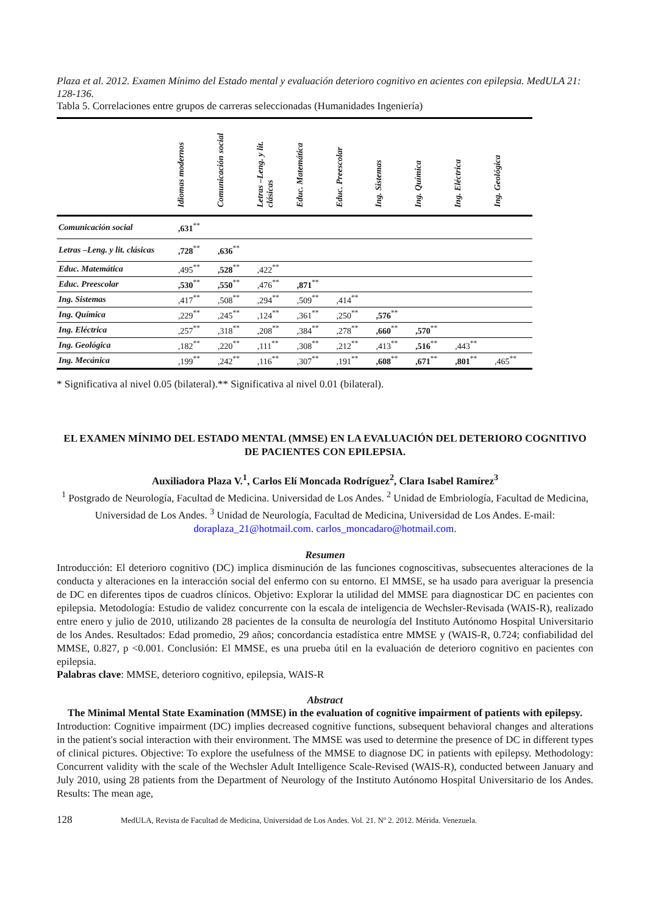Plaza et al. 2012. Examen Mínimo del Estado mental y evaluación deterioro cognitivo en acientes con epilepsia. MedULA 21: 128-136.
Tabla 5. Correlaciones entre grupos de carreras seleccionadas (Humanidades Ingeniería)
| | Idiomas modernos | Comunicación social | Letras –Leng. y lit. clásicas | Educ. Matemática | Educ. Preescolar | Ing. Sistemas | Ing. Química | Ing. Eléctrica | Ing. Geológica |
| --- | --- | --- | --- | --- | --- | --- | --- | --- | --- |
| Comunicación social | ,631<sup>**</sup> | | | | | | | | |
| Letras –Leng. y lit. clásicas | ,728<sup>**</sup> | ,636<sup>**</sup> | | | | | | | |
| Educ. Matemática | ,495<sup>**</sup> | ,528<sup>**</sup> | ,422<sup>**</sup> | | | | | | |
| Educ. Preescolar | ,530<sup>**</sup> | ,550<sup>**</sup> | ,476<sup>**</sup> | ,871<sup>**</sup> | | | | | |
| Ing. Sistemas | ,417<sup>**</sup> | ,508<sup>**</sup> | ,294<sup>**</sup> | ,509<sup>**</sup> | ,414<sup>**</sup> | | | | |
| Ing. Química | ,229<sup>**</sup> | ,245<sup>**</sup> | ,124<sup>**</sup> | ,361<sup>**</sup> | ,250<sup>**</sup> | ,576<sup>**</sup> | | | |
| Ing. Eléctrica | ,257<sup>**</sup> | ,318<sup>**</sup> | ,208<sup>**</sup> | ,384<sup>**</sup> | ,278<sup>**</sup> | ,660<sup>**</sup> | ,570<sup>**</sup> | | |
| Ing. Geológica | ,182<sup>**</sup> | ,220<sup>**</sup> | ,111<sup>**</sup> | ,308<sup>**</sup> | ,212<sup>**</sup> | ,413<sup>**</sup> | ,516<sup>**</sup> | ,443<sup>**</sup> | |
| Ing. Mecánica | ,199<sup>**</sup> | ,242<sup>**</sup> | ,116<sup>**</sup> | ,307<sup>**</sup> | ,191<sup>**</sup> | ,608<sup>**</sup> | ,671<sup>**</sup> | ,801<sup>**</sup> | ,465<sup>**</sup> |
* Significativa al nivel 0.05 (bilateral).** Significativa al nivel 0.01 (bilateral).
EL EXAMEN MÍNIMO DEL ESTADO MENTAL (MMSE) EN LA EVALUACIÓN DEL DETERIORO COGNITIVO DE PACIENTES CON EPILEPSIA.
Auxiliadora Plaza V.<sup>1</sup>, Carlos Elí Moncada Rodríguez<sup>2</sup>, Clara Isabel Ramírez<sup>3</sup>
<sup>1</sup> Postgrado de Neurología, Facultad de Medicina. Universidad de Los Andes. <sup>2</sup> Unidad de Embriología, Facultad de Medicina, Universidad de Los Andes. <sup>3</sup> Unidad de Neurología, Facultad de Medicina, Universidad de Los Andes. E-mail: doraplaza_21@hotmail.com. carlos_moncadaro@hotmail.com.
Resumen
Introducción: El deterioro cognitivo (DC) implica disminución de las funciones cognoscitivas, subsecuentes alteraciones de la conducta y alteraciones en la interacción social del enfermo con su entorno. El MMSE, se ha usado para averiguar la presencia de DC en diferentes tipos de cuadros clínicos. Objetivo: Explorar la utilidad del MMSE para diagnosticar DC en pacientes con epilepsia. Metodología: Estudio de validez concurrente con la escala de inteligencia de Wechsler-Revisada (WAIS-R), realizado entre enero y julio de 2010, utilizando 28 pacientes de la consulta de neurología del Instituto Autónomo Hospital Universitario de los Andes. Resultados: Edad promedio, 29 años; concordancia estadística entre MMSE y (WAIS-R, 0.724; confiabilidad del MMSE, 0.827, p <0.001. Conclusión: El MMSE, es una prueba útil en la evaluación de deterioro cognitivo en pacientes con epilepsia.
Palabras clave: MMSE, deterioro cognitivo, epilepsia, WAIS-R
Abstract
The Minimal Mental State Examination (MMSE) in the evaluation of cognitive impairment of patients with epilepsy.
Introduction: Cognitive impairment (DC) implies decreased cognitive functions, subsequent behavioral changes and alterations in the patient's social interaction with their environment. The MMSE was used to determine the presence of DC in different types of clinical pictures. Objective: To explore the usefulness of the MMSE to diagnose DC in patients with epilepsy. Methodology: Concurrent validity with the scale of the Wechsler Adult Intelligence Scale-Revised (WAIS-R), conducted between January and July 2010, using 28 patients from the Department of Neurology of the Instituto Autónomo Hospital Universitario de los Andes. Results: The mean age,
128 MedULA, Revista de Facultad de Medicina, Universidad de Los Andes. Vol. 21. Nº 2. 2012. Mérida. Venezuela.